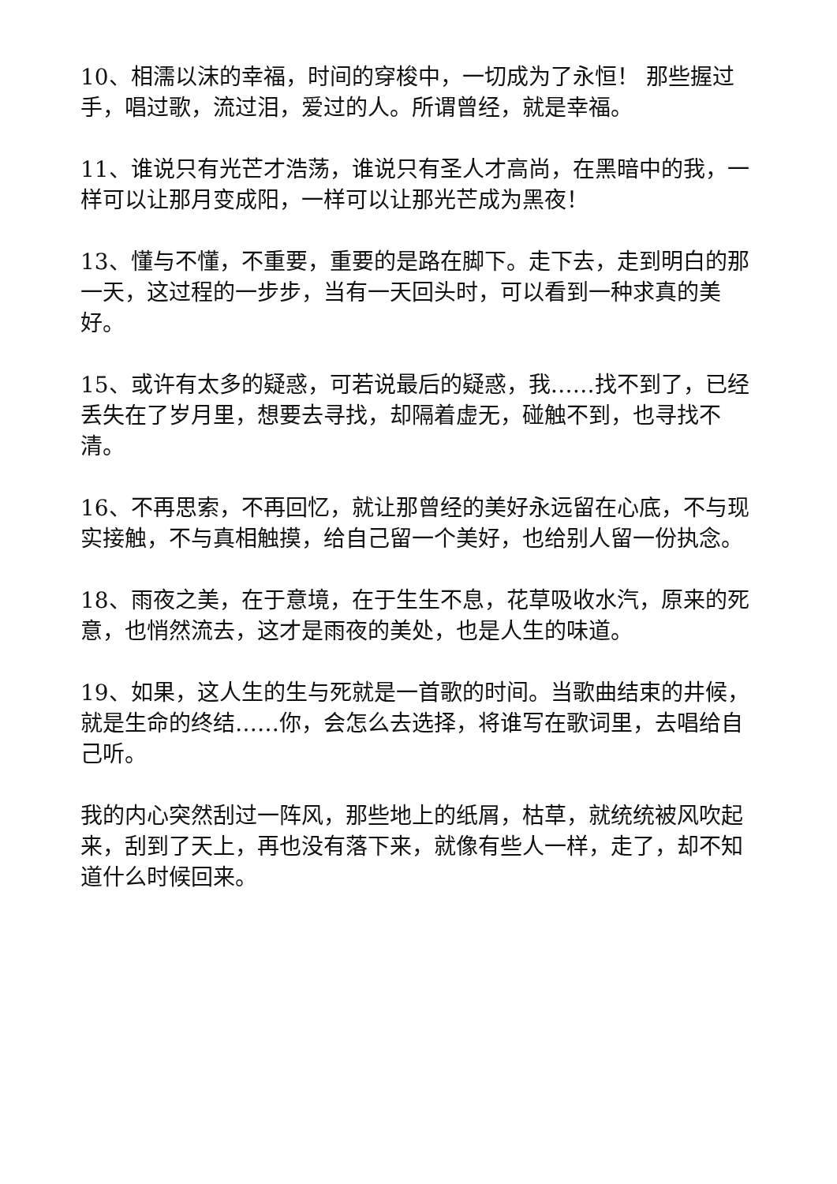10、相濡以沫的幸福，时间的穿梭中，一切成为了永恒！ 那些握过手，唱过歌，流过泪，爱过的人。所谓曾经，就是幸福。
11、谁说只有光芒才浩荡，谁说只有圣人才高尚，在黑暗中的我，一样可以让那月变成阳，一样可以让那光芒成为黑夜！
13、懂与不懂，不重要，重要的是路在脚下。走下去，走到明白的那一天，这过程的一步步，当有一天回头时，可以看到一种求真的美好。
15、或许有太多的疑惑，可若说最后的疑惑，我……找不到了，已经丢失在了岁月里，想要去寻找，却隔着虚无，碰触不到，也寻找不清。
16、不再思索，不再回忆，就让那曾经的美好永远留在心底，不与现实接触，不与真相触摸，给自己留一个美好，也给别人留一份执念。
18、雨夜之美，在于意境，在于生生不息，花草吸收水汽，原来的死意，也悄然流去，这才是雨夜的美处，也是人生的味道。
19、如果，这人生的生与死就是一首歌的时间。当歌曲结束的井候，就是生命的终结……你，会怎么去选择，将谁写在歌词里，去唱给自己听。
我的内心突然刮过一阵风，那些地上的纸屑，枯草，就统统被风吹起来，刮到了天上，再也没有落下来，就像有些人一样，走了，却不知道什么时候回来。